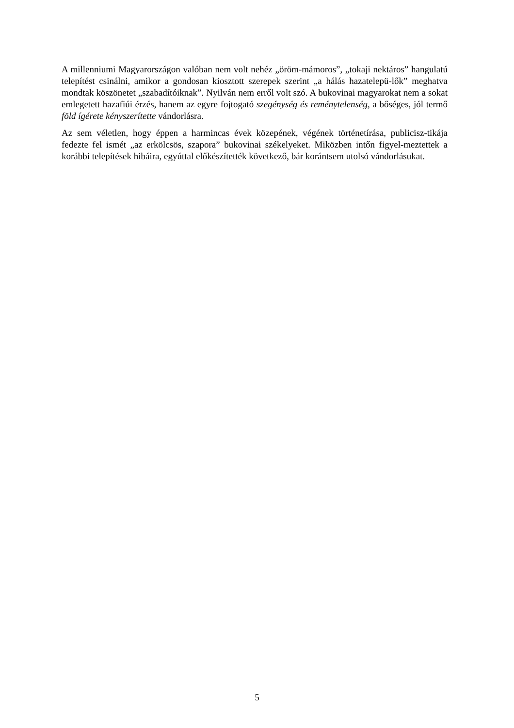A millenniumi Magyarországon valóban nem volt nehéz „öröm-mámoros”, „tokaji nektáros” hangulatú telepítést csinálni, amikor a gondosan kiosztott szerepek szerint „a hálás hazatelepü-lők” meghatva mondtak köszönetet „szabadítóiknak”. Nyilván nem erről volt szó. A bukovinai magyarokat nem a sokat emlegetett hazafiúi érzés, hanem az egyre fojtogató szegénység és reménytelenség, a bőséges, jól termő föld ígérete kényszerítette vándorlásra.
Az sem véletlen, hogy éppen a harmincas évek közepének, végének történetírása, publicisz-tikája fedezte fel ismét „az erkölcsös, szapora” bukovinai székelyeket. Miközben intőn figyel-meztettek a korábbi telepítések hibáira, egyúttal előkészítették következő, bár korántsem utolsó vándorlásukat.
5